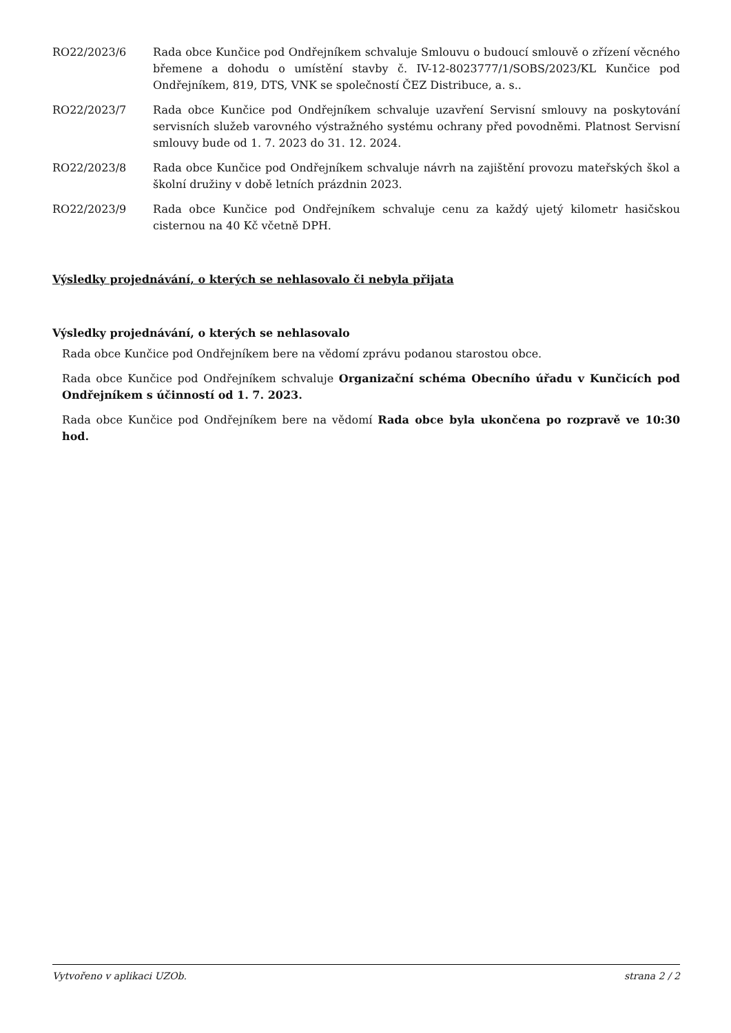RO22/2023/6 Rada obce Kunčice pod Ondřejníkem schvaluje Smlouvu o budoucí smlouvě o zřízení věcného břemene a dohodu o umístění stavby č. IV-12-8023777/1/SOBS/2023/KL Kunčice pod Ondřejníkem, 819, DTS, VNK se společností ČEZ Distribuce, a. s..
RO22/2023/7 Rada obce Kunčice pod Ondřejníkem schvaluje uzavření Servisní smlouvy na poskytování servisních služeb varovného výstražného systému ochrany před povodněmi. Platnost Servisní smlouvy bude od 1. 7. 2023 do 31. 12. 2024.
RO22/2023/8 Rada obce Kunčice pod Ondřejníkem schvaluje návrh na zajištění provozu mateřských škol a školní družiny v době letních prázdnin 2023.
RO22/2023/9 Rada obce Kunčice pod Ondřejníkem schvaluje cenu za každý ujetý kilometr hasičskou cisternou na 40 Kč včetně DPH.
Výsledky projednávání, o kterých se nehlasovalo či nebyla přijata
Výsledky projednávání, o kterých se nehlasovalo
Rada obce Kunčice pod Ondřejníkem bere na vědomí zprávu podanou starostou obce.
Rada obce Kunčice pod Ondřejníkem schvaluje Organizační schéma Obecního úřadu v Kunčicích pod Ondřejníkem s účinností od 1. 7. 2023.
Rada obce Kunčice pod Ondřejníkem bere na vědomí Rada obce byla ukončena po rozpravě ve 10:30 hod.
Vytvořeno v aplikaci UZOb. strana 2 / 2